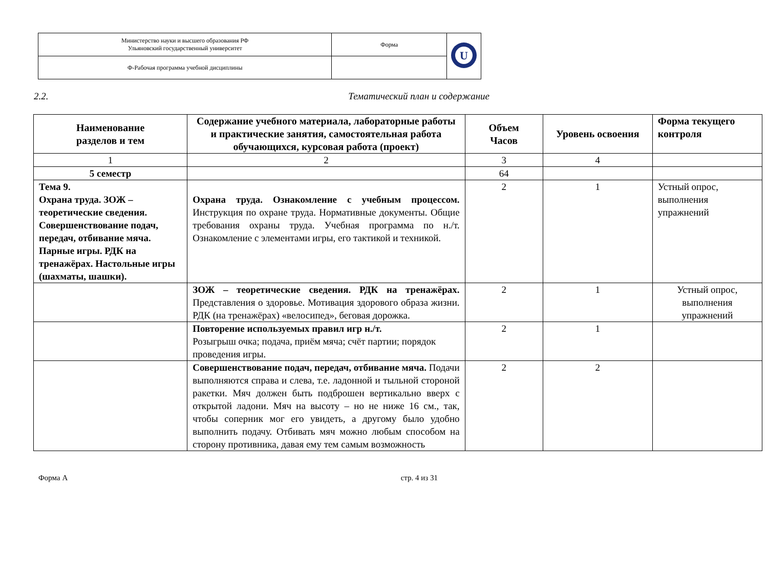| Министерство науки и высшего образования РФ Ульяновский государственный университет | Форма | U |
| Ф-Рабочая программа учебной дисциплины | | |
2.2. Тематический план и содержание
| Наименование разделов и тем | Содержание учебного материала, лабораторные работы и практические занятия, самостоятельная работа обучающихся, курсовая работа (проект) | Объем Часов | Уровень освоения | Форма текущего контроля |
| --- | --- | --- | --- | --- |
| 1 | 2 | 3 | 4 | |
| 5 семестр | | 64 | | |
| Тема 9. Охрана труда. ЗОЖ – теоретические сведения. Совершенствование подач, передач, отбивание мяча. Парные игры. РДК на тренажёрах. Настольные игры (шахматы, шашки). | Охрана труда. Ознакомление с учебным процессом. Инструкция по охране труда. Нормативные документы. Общие требования охраны труда. Учебная программа по н./т. Ознакомление с элементами игры, его тактикой и техникой. | 2 | 1 | Устный опрос, выполнения упражнений |
| | ЗОЖ – теоретические сведения. РДК на тренажёрах. Представления о здоровье. Мотивация здорового образа жизни. РДК (на тренажёрах) «велосипед», беговая дорожка. | 2 | 1 | Устный опрос, выполнения упражнений |
| | Повторение используемых правил игр н./т. Розыгрыш очка; подача, приём мяча; счёт партии; порядок проведения игры. | 2 | 1 | |
| | Совершенствование подач, передач, отбивание мяча. Подачи выполняются справа и слева, т.е. ладонной и тыльной стороной ракетки. Мяч должен быть подброшен вертикально вверх с открытой ладони. Мяч на высоту – но не ниже 16 см., так, чтобы соперник мог его увидеть, а другому было удобно выполнить подачу. Отбивать мяч можно любым способом на сторону противника, давая ему тем самым возможность | 2 | 2 | |
Форма А стр. 4 из 31